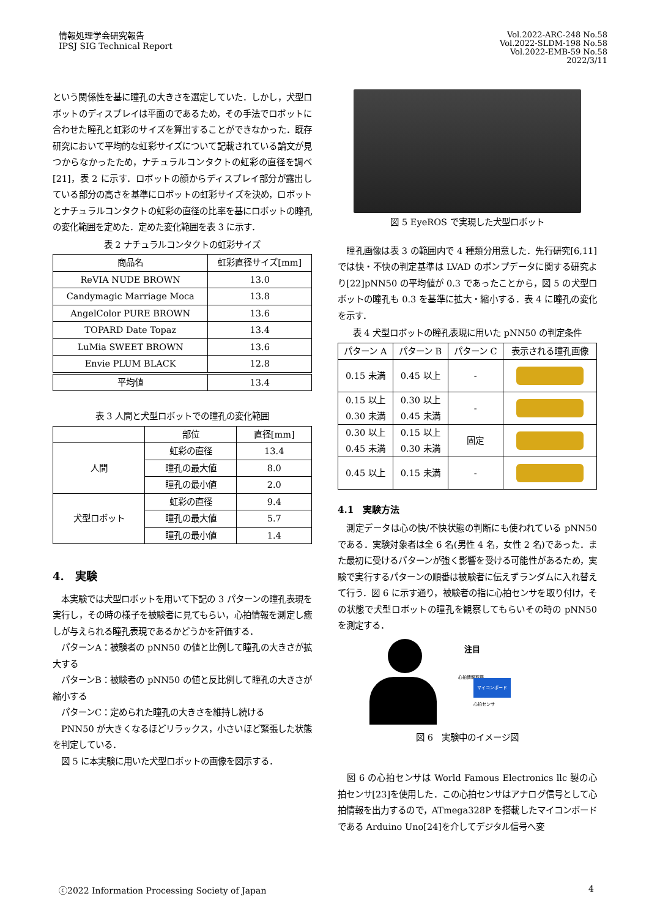情報処理学会研究報告
IPSJ SIG Technical Report
Vol.2022-ARC-248 No.58
Vol.2022-SLDM-198 No.58
Vol.2022-EMB-59 No.58
2022/3/11
という関係性を基に瞳孔の大きさを選定していた．しかし，犬型ロボットのディスプレイは平面のであるため，その手法でロボットに合わせた瞳孔と虹彩のサイズを算出することができなかった．既存研究において平均的な虹彩サイズについて記載されている論文が見つからなかったため，ナチュラルコンタクトの虹彩の直径を調べ[21]，表 2 に示す．ロボットの顔からディスプレイ部分が露出している部分の高さを基準にロボットの虹彩サイズを決め，ロボットとナチュラルコンタクトの虹彩の直径の比率を基にロボットの瞳孔の変化範囲を定めた．定めた変化範囲を表 3 に示す．
表 2 ナチュラルコンタクトの虹彩サイズ
| 商品名 | 虹彩直径サイズ[mm] |
| ReVIA NUDE BROWN | 13.0 |
| Candymagic Marriage Moca | 13.8 |
| AngelColor PURE BROWN | 13.6 |
| TOPARD Date Topaz | 13.4 |
| LuMia SWEET BROWN | 13.6 |
| Envie PLUM BLACK | 12.8 |
| 平均値 | 13.4 |
表 3 人間と犬型ロボットでの瞳孔の変化範囲
| | 部位 | 直径[mm] |
| 人間 | 虹彩の直径 | 13.4 |
| | 瞳孔の最大値 | 8.0 |
| | 瞳孔の最小値 | 2.0 |
| 犬型ロボット | 虹彩の直径 | 9.4 |
| | 瞳孔の最大値 | 5.7 |
| | 瞳孔の最小値 | 1.4 |
4.　実験
　本実験では犬型ロボットを用いて下記の 3 パターンの瞳孔表現を実行し，その時の様子を被験者に見てもらい，心拍情報を測定し癒しが与えられる瞳孔表現であるかどうかを評価する．
　パターンA：被験者の pNN50 の値と比例して瞳孔の大きさが拡大する
　パターンB：被験者の pNN50 の値と反比例して瞳孔の大きさが縮小する
　パターンC：定められた瞳孔の大きさを維持し続ける
　PNN50 が大きくなるほどリラックス，小さいほど緊張した状態を判定している．
　図 5 に本実験に用いた犬型ロボットの画像を図示する．
図 5 EyeROS で実現した犬型ロボット
　瞳孔画像は表 3 の範囲内で 4 種類分用意した．先行研究[6,11]では快・不快の判定基準は LVAD のポンプデータに関する研究より[22]pNN50 の平均値が 0.3 であったことから，図 5 の犬型ロボットの瞳孔も 0.3 を基準に拡大・縮小する．表 4 に瞳孔の変化を示す．
表 4 犬型ロボットの瞳孔表現に用いた pNN50 の判定条件
| パターン A | パターン B | パターン C | 表示される瞳孔画像 |
| 0.15 未満 | 0.45 以上 | - | |
| 0.15 以上 0.30 未満 | 0.30 以上 0.45 未満 | - | |
| 0.30 以上 0.45 未満 | 0.15 以上 0.30 未満 | 固定 | |
| 0.45 以上 | 0.15 未満 | - | |
4.1　実験方法
　測定データは心の快/不快状態の判断にも使われている pNN50 である．実験対象者は全 6 名(男性 4 名，女性 2 名)であった．また最初に受けるパターンが強く影響を受ける可能性があるため，実験で実行するパターンの順番は被験者に伝えずランダムに入れ替えて行う．図 6 に示す通り，被験者の指に心拍センサを取り付け，その状態で犬型ロボットの瞳孔を観察してもらいその時の pNN50 を測定する．
注目
心拍情報取得
マイコンボード
心拍センサ
図 6　実験中のイメージ図
　図 6 の心拍センサは World Famous Electronics llc 製の心拍センサ[23]を使用した．この心拍センサはアナログ信号として心拍情報を出力するので，ATmega328P を搭載したマイコンボードである Arduino Uno[24]を介してデジタル信号へ変
ⓒ2022 Information Processing Society of Japan 4